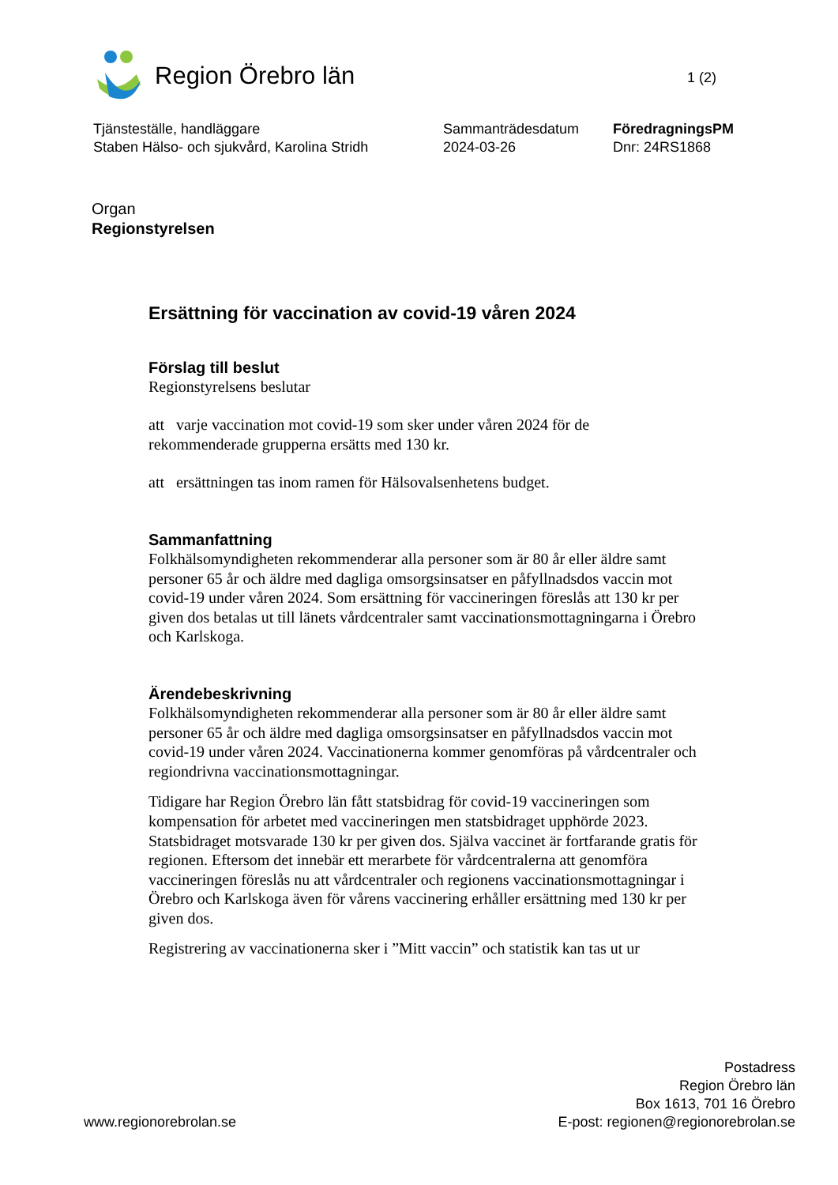Region Örebro län
1 (2)
Tjänsteställe, handläggare
Staben Hälso- och sjukvård, Karolina Stridh
Sammanträdesdatum
2024-03-26
FöredragningsPM
Dnr: 24RS1868
Organ
Regionstyrelsen
Ersättning för vaccination av covid-19 våren 2024
Förslag till beslut
Regionstyrelsens beslutar
att varje vaccination mot covid-19 som sker under våren 2024 för de rekommenderade grupperna ersätts med 130 kr.
att ersättningen tas inom ramen för Hälsovalsenhetens budget.
Sammanfattning
Folkhälsomyndigheten rekommenderar alla personer som är 80 år eller äldre samt personer 65 år och äldre med dagliga omsorgsinsatser en påfyllnadsdos vaccin mot covid-19 under våren 2024. Som ersättning för vaccineringen föreslås att 130 kr per given dos betalas ut till länets vårdcentraler samt vaccinationsmottagningarna i Örebro och Karlskoga.
Ärendebeskrivning
Folkhälsomyndigheten rekommenderar alla personer som är 80 år eller äldre samt personer 65 år och äldre med dagliga omsorgsinsatser en påfyllnadsdos vaccin mot covid-19 under våren 2024. Vaccinationerna kommer genomföras på vårdcentraler och regiondrivna vaccinationsmottagningar.
Tidigare har Region Örebro län fått statsbidrag för covid-19 vaccineringen som kompensation för arbetet med vaccineringen men statsbidraget upphörde 2023. Statsbidraget motsvarade 130 kr per given dos. Själva vaccinet är fortfarande gratis för regionen. Eftersom det innebär ett merarbete för vårdcentralerna att genomföra vaccineringen föreslås nu att vårdcentraler och regionens vaccinationsmottagningar i Örebro och Karlskoga även för vårens vaccinering erhåller ersättning med 130 kr per given dos.
Registrering av vaccinationerna sker i ”Mitt vaccin” och statistik kan tas ut ur
www.regionorebrolan.se
Postadress
Region Örebro län
Box 1613, 701 16 Örebro
E-post: regionen@regionorebrolan.se